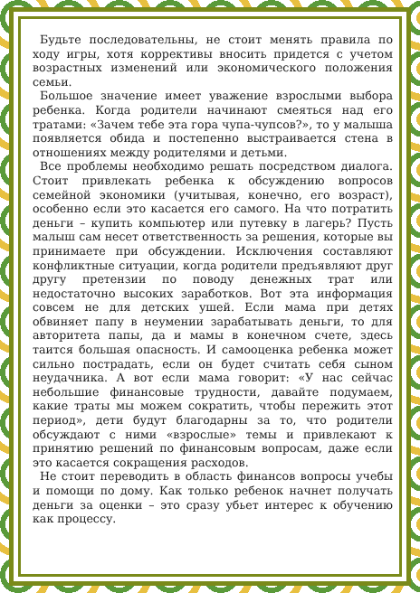Будьте последовательны, не стоит менять правила по ходу игры, хотя коррективы вносить придется с учетом возрастных изменений или экономического положения семьи.
Большое значение имеет уважение взрослыми выбора ребенка. Когда родители начинают смеяться над его тратами: «Зачем тебе эта гора чупа-чупсов?», то у малыша появляется обида и постепенно выстраивается стена в отношениях между родителями и детьми.
Все проблемы необходимо решать посредством диалога. Стоит привлекать ребенка к обсуждению вопросов семейной экономики (учитывая, конечно, его возраст), особенно если это касается его самого. На что потратить деньги – купить компьютер или путевку в лагерь? Пусть малыш сам несет ответственность за решения, которые вы принимаете при обсуждении. Исключения составляют конфликтные ситуации, когда родители предъявляют друг другу претензии по поводу денежных трат или недостаточно высоких заработков. Вот эта информация совсем не для детских ушей. Если мама при детях обвиняет папу в неумении зарабатывать деньги, то для авторитета папы, да и мамы в конечном счете, здесь таится большая опасность. И самооценка ребенка может сильно пострадать, если он будет считать себя сыном неудачника. А вот если мама говорит: «У нас сейчас небольшие финансовые трудности, давайте подумаем, какие траты мы можем сократить, чтобы пережить этот период», дети будут благодарны за то, что родители обсуждают с ними «взрослые» темы и привлекают к принятию решений по финансовым вопросам, даже если это касается сокращения расходов.
Не стоит переводить в область финансов вопросы учебы и помощи по дому. Как только ребенок начнет получать деньги за оценки – это сразу убьет интерес к обучению как процессу.